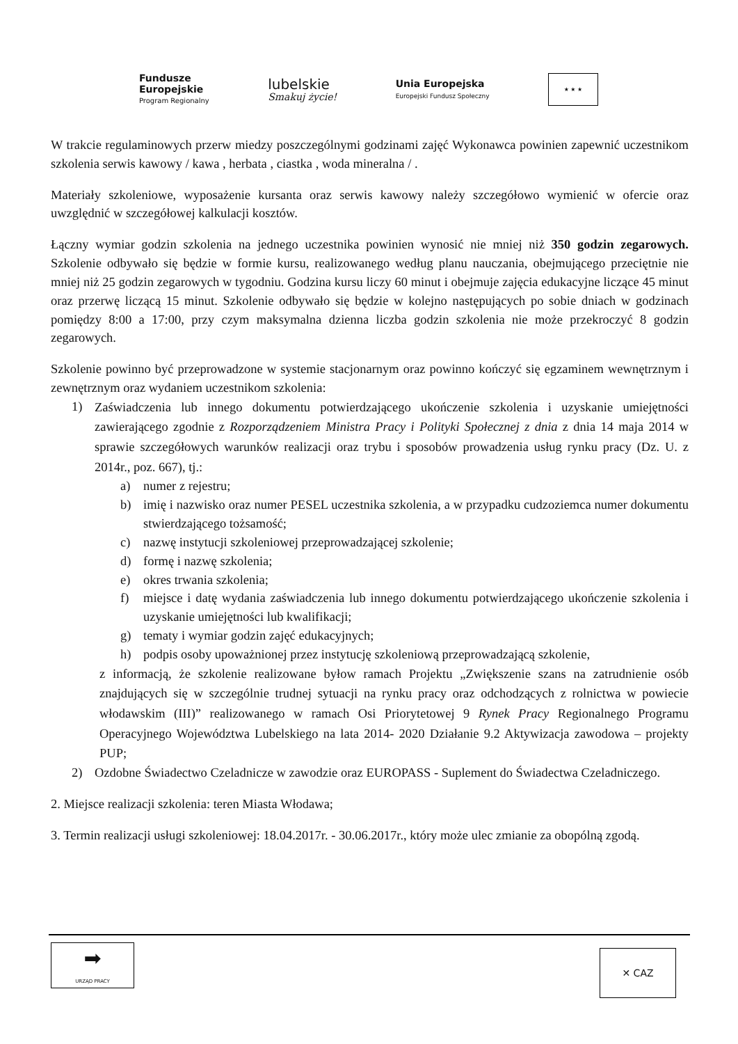Fundusze
Europejskie
Program Regionalny
lubelskie
Smakuj życie!
Unia Europejska
Europejski Fundusz Społeczny
★ ★ ★
W trakcie regulaminowych przerw miedzy poszczególnymi godzinami zajęć Wykonawca powinien zapewnić uczestnikom szkolenia serwis kawowy / kawa , herbata , ciastka , woda mineralna / .
Materiały szkoleniowe, wyposażenie kursanta oraz serwis kawowy należy szczegółowo wymienić w ofercie oraz uwzględnić w szczegółowej kalkulacji kosztów.
Łączny wymiar godzin szkolenia na jednego uczestnika powinien wynosić nie mniej niż 350 godzin zegarowych. Szkolenie odbywało się będzie w formie kursu, realizowanego według planu nauczania, obejmującego przeciętnie nie mniej niż 25 godzin zegarowych w tygodniu. Godzina kursu liczy 60 minut i obejmuje zajęcia edukacyjne liczące 45 minut oraz przerwę liczącą 15 minut. Szkolenie odbywało się będzie w kolejno następujących po sobie dniach w godzinach pomiędzy 8:00 a 17:00, przy czym maksymalna dzienna liczba godzin szkolenia nie może przekroczyć 8 godzin zegarowych.
Szkolenie powinno być przeprowadzone w systemie stacjonarnym oraz powinno kończyć się egzaminem wewnętrznym i zewnętrznym oraz wydaniem uczestnikom szkolenia:
1)
Zaświadczenia lub innego dokumentu potwierdzającego ukończenie szkolenia i uzyskanie umiejętności zawierającego zgodnie z Rozporządzeniem Ministra Pracy i Polityki Społecznej z dnia z dnia 14 maja 2014 w sprawie szczegółowych warunków realizacji oraz trybu i sposobów prowadzenia usług rynku pracy (Dz. U. z 2014r., poz. 667), tj.:
a) numer z rejestru;
b) imię i nazwisko oraz numer PESEL uczestnika szkolenia, a w przypadku cudzoziemca numer dokumentu stwierdzającego tożsamość;
c) nazwę instytucji szkoleniowej przeprowadzającej szkolenie;
d) formę i nazwę szkolenia;
e) okres trwania szkolenia;
f) miejsce i datę wydania zaświadczenia lub innego dokumentu potwierdzającego ukończenie szkolenia i uzyskanie umiejętności lub kwalifikacji;
g) tematy i wymiar godzin zajęć edukacyjnych;
h) podpis osoby upoważnionej przez instytucję szkoleniową przeprowadzającą szkolenie,
z informacją, że szkolenie realizowane byłow ramach Projektu „Zwiększenie szans na zatrudnienie osób znajdujących się w szczególnie trudnej sytuacji na rynku pracy oraz odchodzących z rolnictwa w powiecie włodawskim (III)” realizowanego w ramach Osi Priorytetowej 9 Rynek Pracy Regionalnego Programu Operacyjnego Województwa Lubelskiego na lata 2014- 2020 Działanie 9.2 Aktywizacja zawodowa – projekty PUP;
2) Ozdobne Świadectwo Czeladnicze w zawodzie oraz EUROPASS - Suplement do Świadectwa Czeladniczego.
2. Miejsce realizacji szkolenia: teren Miasta Włodawa;
3. Termin realizacji usługi szkoleniowej: 18.04.2017r. - 30.06.2017r., który może ulec zmianie za obopólną zgodą.
➡
URZĄD PRACY
✕ CAZ